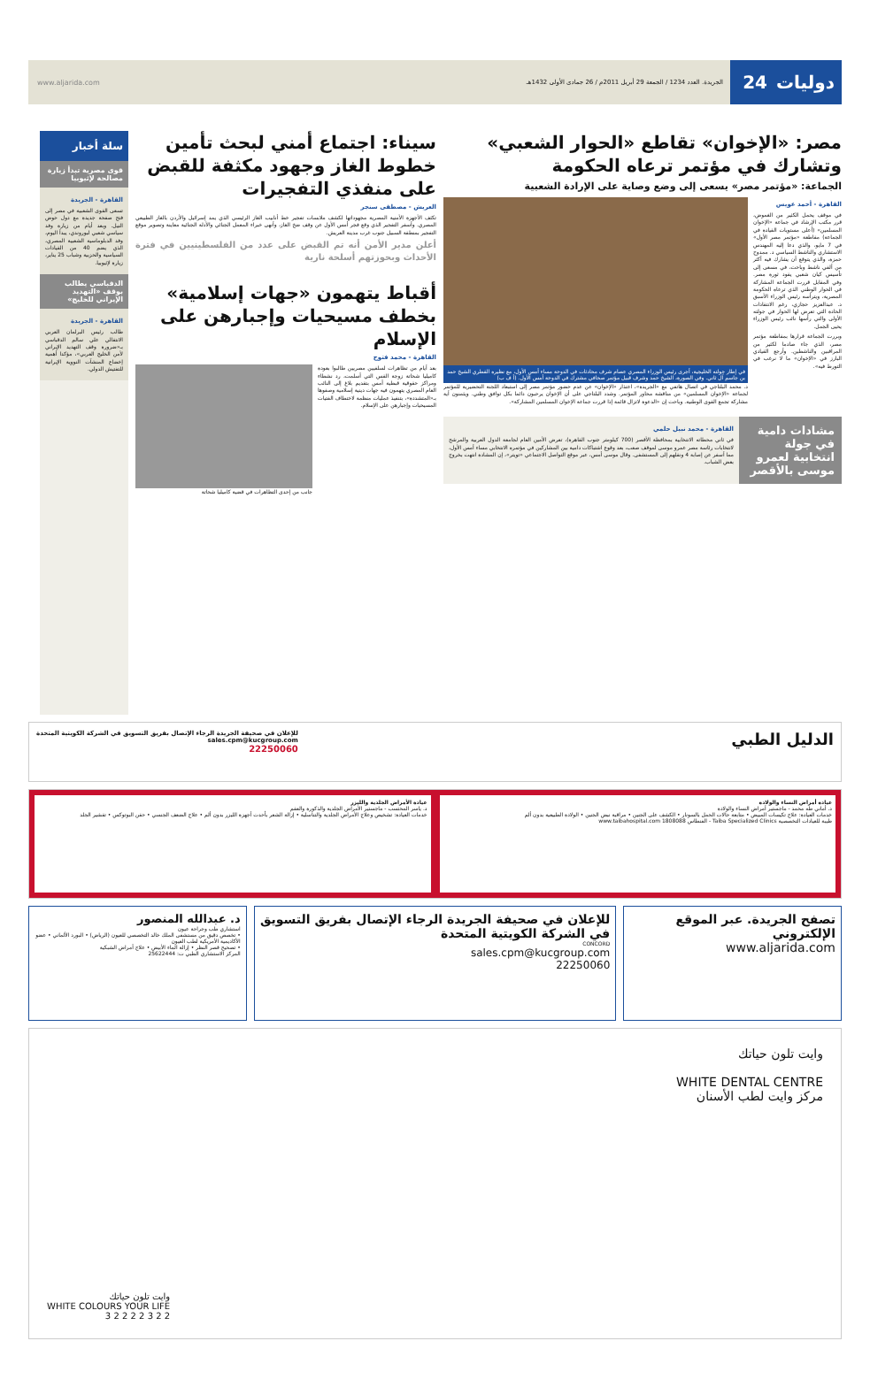دوليات 24
الجريدة. العدد 1234 / الجمعة 29 أبريل 2011م / 26 جمادى الأولى 1432هـ
www.aljarida.com
مصر: «الإخوان» تقاطع «الحوار الشعبي» وتشارك في مؤتمر ترعاه الحكومة
الجماعة: «مؤتمر مصر» يسعى إلى وضع وصاية على الإرادة الشعبية
القاهرة - أحمد عويس
في موقف يحمل الكثير من الغموض، قرر مكتب الإرشاد في جماعة «الإخوان المسلمين» (أعلى مستويات القيادة في الجماعة) مقاطعة «مؤتمر مصر الأول» في 7 مايو، والذي دعا إليه المهندس الاستشاري والناشط السياسي د. ممدوح حمزة، والذي يتوقع أن يشارك فيه أكثر من ألفي ناشط وباحث، في مسعى إلى تأسيس كيان شعبي يقود ثورة مصر. وفي المقابل قررت الجماعة المشاركة في الحوار الوطني الذي ترعاه الحكومة المصرية، ويترأسه رئيس الوزراء الأسبق د. عبدالعزيز حجازي، رغم الانتقادات الحادة التي تعرض لها الحوار في جولته الأولى والتي رأسها نائب رئيس الوزراء يحيى الجمل.
وبررت الجماعة قرارها بمقاطعة مؤتمر مصر، الذي جاء صادما لكثير من المراقبين والناشطين. وأرجع القيادي البارز في «الإخوان» ما لا نرغب في التورط فيه».
في إطار جولته الخليجية، أجرى رئيس الوزراء المصري عصام شرف محادثات في الدوحة مساء أمس الأول، مع نظيره القطري الشيخ حمد بن جاسم آل ثاني. وفي الصورة، الشيخ حمد وشرف قبيل مؤتمر صحافي مشترك في الدوحة أمس الأول. (أ ف ب)
د. محمد البلتاجي في اتصال هاتفي مع «الجريدة»، اعتذار «الإخوان» عن عدم حضور مؤتمر مصر إلى استبعاد اللجنة التحضيرية للمؤتمر لجماعة «الإخوان المسلمين» من مناقشة محاور المؤتمر. وشدد البلتاجي على أن الإخوان يرحبون دائما بكل توافق وطني. ويثمنون أية مشاركة تجمع القوى الوطنية. وباحث إن «الدعوة لاتزال قائمة إذا قررت جماعة الإخوان المسلمين المشاركة».
مشادات دامية في جولة انتخابية لعمرو موسى بالأقصر
القاهرة - محمد نبيل حلمي
في ثاني محطاته الانتخابية بمحافظة الأقصر (700 كيلومتر جنوب القاهرة)، تعرض الأمين العام لجامعة الدول العربية والمرشح لانتخابات رئاسة مصر عمرو موسى لموقف صعب، بعد وقوع اشتباكات دامية بين المشاركين في مؤتمره الانتخابي مساء أمس الأول، مما أسفر عن إصابة 4 ونقلهم إلى المستشفى. وقال موسى أمس، عبر موقع التواصل الاجتماعي «تويتر»، إن المشادة انتهت بخروج بعض الشباب.
سيناء: اجتماع أمني لبحث تأمين خطوط الغاز وجهود مكثفة للقبض على منفذي التفجيرات
العريش - مصطفى سنجر
تكثف الأجهزة الأمنية المصرية مجهوداتها لكشف ملابسات تفجير خط أنابيب الغاز الرئيسي الذي يمد إسرائيل والأردن بالغاز الطبيعي المصري. وأسفر التفجير الذي وقع فجر أمس الأول عن وقف ضخ الغاز، وأنهى خبراء المعمل الجنائي والأدلة الجنائية معاينة وتصوير موقع التفجير بمنطقة السبيل جنوب غرب مدينة العريش.
أعلن مدير الأمن أنه تم القبض على عدد من الفلسطينيين في فترة الأحداث وبحوزتهم أسلحة نارية
أقباط يتهمون «جهات إسلامية» بخطف مسيحيات وإجبارهن على الإسلام
القاهرة - محمد فتوح
بعد أيام من تظاهرات لسلفيين مصريين طالبوا بعودة كاميليا شحاتة زوجة القس التي أسلمت، رد نشطاء ومراكز حقوقية قبطية أمس بتقديم بلاغ إلى النائب العام المصري يتهمون فيه جهات دينية إسلامية وصفوها بـ«المتشددة»، بتنفيذ عمليات منظمة لاختطاف الفتيات المسيحيات وإجبارهن على الإسلام.
جانب من إحدى التظاهرات في قضية كاميليا شحاتة
سلة أخبار
قوى مصرية تبدأ زيارة مصالحة لإثيوبيا
القاهرة - الجريدة
تسعى القوى الشعبية في مصر إلى فتح صفحة جديدة مع دول حوض النيل. وبعد أيام من زيارة وفد سياسي شعبي لبوروندي، يبدأ اليوم، وفد الدبلوماسية الشعبية المصري، الذي يضم 40 من القيادات السياسية والحزبية وشباب 25 يناير، زيارة لإثيوبيا.
الدقباسي يطالب بوقف «التهديد الإيراني للخليج»
القاهرة - الجريدة
طالب رئيس البرلمان العربي الانتقالي علي سالم الدقباسي بـ«ضرورة وقف التهديد الإيراني لأمن الخليج العربي»، مؤكدا أهمية إخضاع المنشآت النووية الإيرانية للتفتيش الدولي.
الدليل الطبي
للإعلان في صحيفة الجريدة الرجاء الإتصال بفريق التسويق في الشركة الكويتية المتحدة
sales.cpm@kucgroup.com
22250060
عيادة أمراض النساء والولادة
د. أماني طه محمد - ماجستير أمراض النساء والولادة
خدمات العيادة: علاج تكيسات المبيض • متابعة حالات الحمل بالسونار • الكشف على الجنين • مراقبة نبض الجنين • الولادة الطبيعية بدون ألم
طيبة للعيادات التخصصية Taiba Specialized Clinics - الفنطاس 1808088 www.taibahospital.com
عيادة الأمراض الجلدية والليزر
د. ياسر المحتسب - ماجستير الأمراض الجلدية والذكورة والعقم
خدمات العيادة: تشخيص وعلاج الأمراض الجلدية والتناسلية • إزالة الشعر بأحدث أجهزة الليزر بدون ألم • علاج الضعف الجنسي • حقن البوتوكس • تقشير الجلد
تصفح الجريدة. عبر الموقع الإلكتروني
www.aljarida.com
للإعلان في صحيفة الجريدة الرجاء الإتصال بفريق التسويق في الشركة الكويتية المتحدة
CONCORD
sales.cpm@kucgroup.com
22250060
د. عبدالله المنصور
استشاري طب وجراحة عيون
• تخصص دقيق من مستشفى الملك خالد التخصصي للعيون (الرياض) • البورد الألماني • عضو الأكاديمية الأمريكية لطب العيون
• تصحيح قصر النظر • إزالة الماء الأبيض • علاج أمراض الشبكية
المركز الاستشاري الطبي ت: 25622444
وايت تلون حياتك
WHITE DENTAL CENTRE
مركز وايت لطب الأسنان
وايت تلون حياتك
WHITE COLOURS YOUR LIFE
2 2 3 2 2 2 2 3